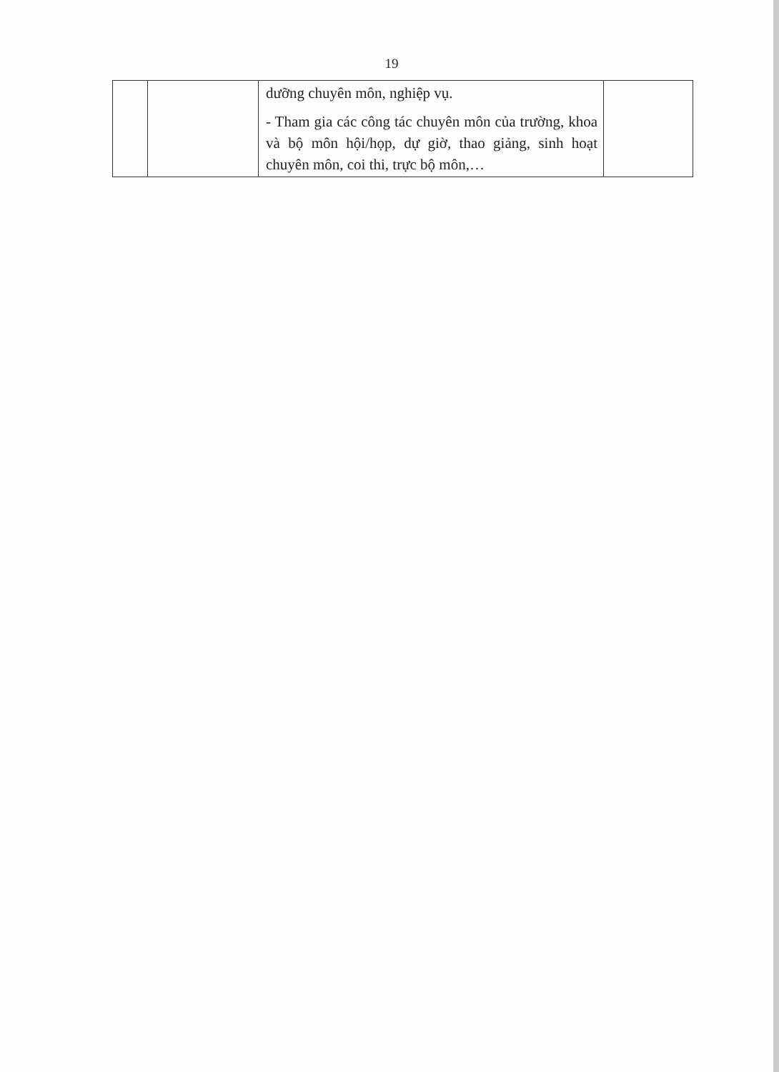19
| | | dưỡng chuyên môn, nghiệp vụ. - Tham gia các công tác chuyên môn của trường, khoa và bộ môn hội/họp, dự giờ, thao giảng, sinh hoạt chuyên môn, coi thi, trực bộ môn,… | |